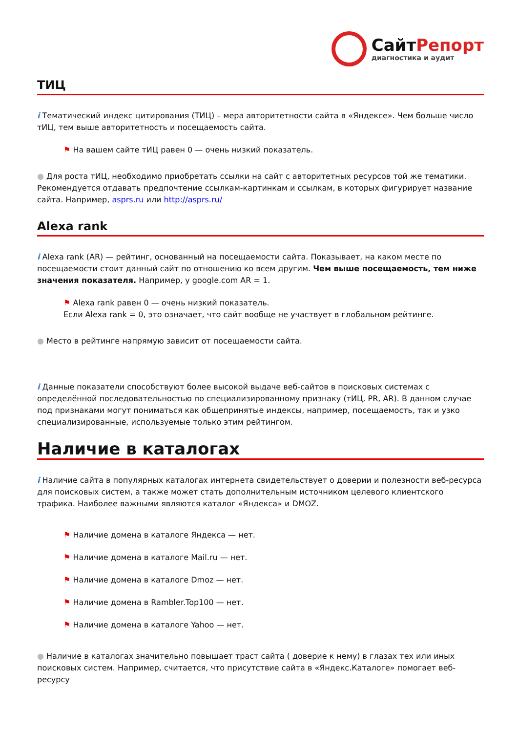СайтРепорт
диагностика и аудит
ТИЦ
i Тематический индекс цитирования (ТИЦ) – мера авторитетности сайта в «Яндексе». Чем больше число тИЦ, тем выше авторитетность и посещаемость сайта.
⚑ На вашем сайте тИЦ равен 0 — очень низкий показатель.
● Для роста тИЦ, необходимо приобретать ссылки на сайт с авторитетных ресурсов той же тематики. Рекомендуется отдавать предпочтение ссылкам-картинкам и ссылкам, в которых фигурирует название сайта. Например, asprs.ru или http://asprs.ru/
Alexa rank
i Alexa rank (AR) — рейтинг, основанный на посещаемости сайта. Показывает, на каком месте по посещаемости стоит данный сайт по отношению ко всем другим. Чем выше посещаемость, тем ниже значения показателя. Например, у google.com AR = 1.
⚑ Alexa rank равен 0 — очень низкий показатель.
Если Alexa rank = 0, это означает, что сайт вообще не участвует в глобальном рейтинге.
● Место в рейтинге напрямую зависит от посещаемости сайта.
i Данные показатели способствуют более высокой выдаче веб-сайтов в поисковых системах с определённой последовательностью по специализированному признаку (тИЦ, PR, AR). В данном случае под признаками могут пониматься как общепринятые индексы, например, посещаемость, так и узко специализированные, используемые только этим рейтингом.
Наличие в каталогах
i Наличие сайта в популярных каталогах интернета свидетельствует о доверии и полезности веб-ресурса для поисковых систем, а также может стать дополнительным источником целевого клиентского трафика. Наиболее важными являются каталог «Яндекса» и DMOZ.
⚑ Наличие домена в каталоге Яндекса — нет.
⚑ Наличие домена в каталоге Mail.ru — нет.
⚑ Наличие домена в каталоге Dmoz — нет.
⚑ Наличие домена в Rambler.Top100 — нет.
⚑ Наличие домена в каталоге Yahoo — нет.
● Наличие в каталогах значительно повышает траст сайта ( доверие к нему) в глазах тех или иных поисковых систем. Например, считается, что присутствие сайта в «Яндекс.Каталоге» помогает веб-ресурсу